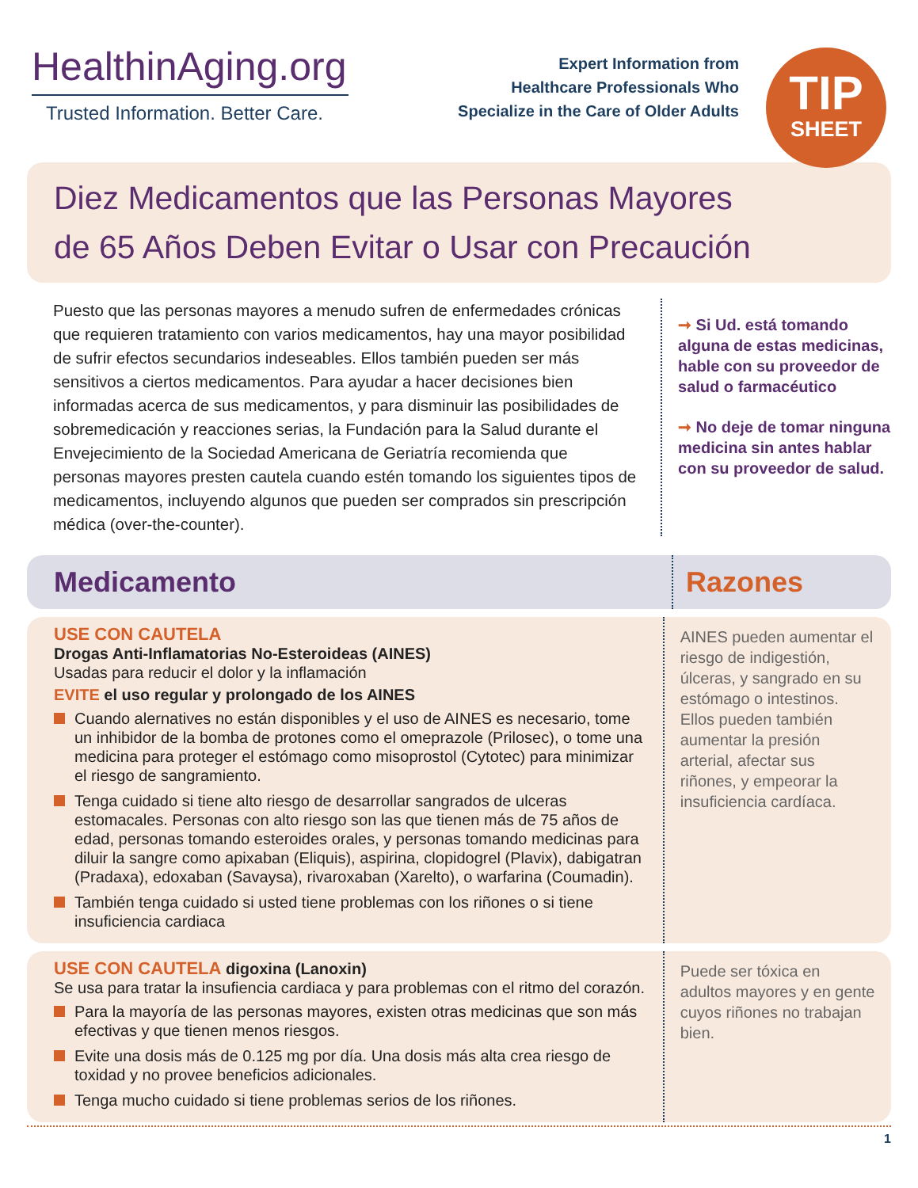HealthinAging.org
Trusted Information. Better Care.
Expert Information from
Healthcare Professionals Who
Specialize in the Care of Older Adults
TIP
SHEET
Diez Medicamentos que las Personas Mayores
de 65 Años Deben Evitar o Usar con Precaución
Puesto que las personas mayores a menudo sufren de enfermedades crónicas que requieren tratamiento con varios medicamentos, hay una mayor posibilidad de sufrir efectos secundarios indeseables. Ellos también pueden ser más sensitivos a ciertos medicamentos. Para ayudar a hacer decisiones bien informadas acerca de sus medicamentos, y para disminuir las posibilidades de sobremedicación y reacciones serias, la Fundación para la Salud durante el Envejecimiento de la Sociedad Americana de Geriatría recomienda que personas mayores presten cautela cuando estén tomando los siguientes tipos de medicamentos, incluyendo algunos que pueden ser comprados sin prescripción médica (over-the-counter).
➞ Si Ud. está tomando alguna de estas medicinas, hable con su proveedor de salud o farmacéutico
➞ No deje de tomar ninguna medicina sin antes hablar con su proveedor de salud.
Medicamento
Razones
USE CON CAUTELA
Drogas Anti-Inflamatorias No-Esteroideas (AINES)
Usadas para reducir el dolor y la inflamación
EVITE el uso regular y prolongado de los AINES
Cuando alernatives no están disponibles y el uso de AINES es necesario, tome un inhibidor de la bomba de protones como el omeprazole (Prilosec), o tome una medicina para proteger el estómago como misoprostol (Cytotec) para minimizar el riesgo de sangramiento.
Tenga cuidado si tiene alto riesgo de desarrollar sangrados de ulceras estomacales. Personas con alto riesgo son las que tienen más de 75 años de edad, personas tomando esteroides orales, y personas tomando medicinas para diluir la sangre como apixaban (Eliquis), aspirina, clopidogrel (Plavix), dabigatran (Pradaxa), edoxaban (Savaysa), rivaroxaban (Xarelto), o warfarina (Coumadin).
También tenga cuidado si usted tiene problemas con los riñones o si tiene insuficiencia cardiaca
AINES pueden aumentar el riesgo de indigestión, úlceras, y sangrado en su estómago o intestinos. Ellos pueden también aumentar la presión arterial, afectar sus riñones, y empeorar la insuficiencia cardíaca.
USE CON CAUTELA digoxina (Lanoxin)
Se usa para tratar la insufiencia cardiaca y para problemas con el ritmo del corazón.
Para la mayoría de las personas mayores, existen otras medicinas que son más efectivas y que tienen menos riesgos.
Evite una dosis más de 0.125 mg por día. Una dosis más alta crea riesgo de toxidad y no provee beneficios adicionales.
Tenga mucho cuidado si tiene problemas serios de los riñones.
Puede ser tóxica en adultos mayores y en gente cuyos riñones no trabajan bien.
1